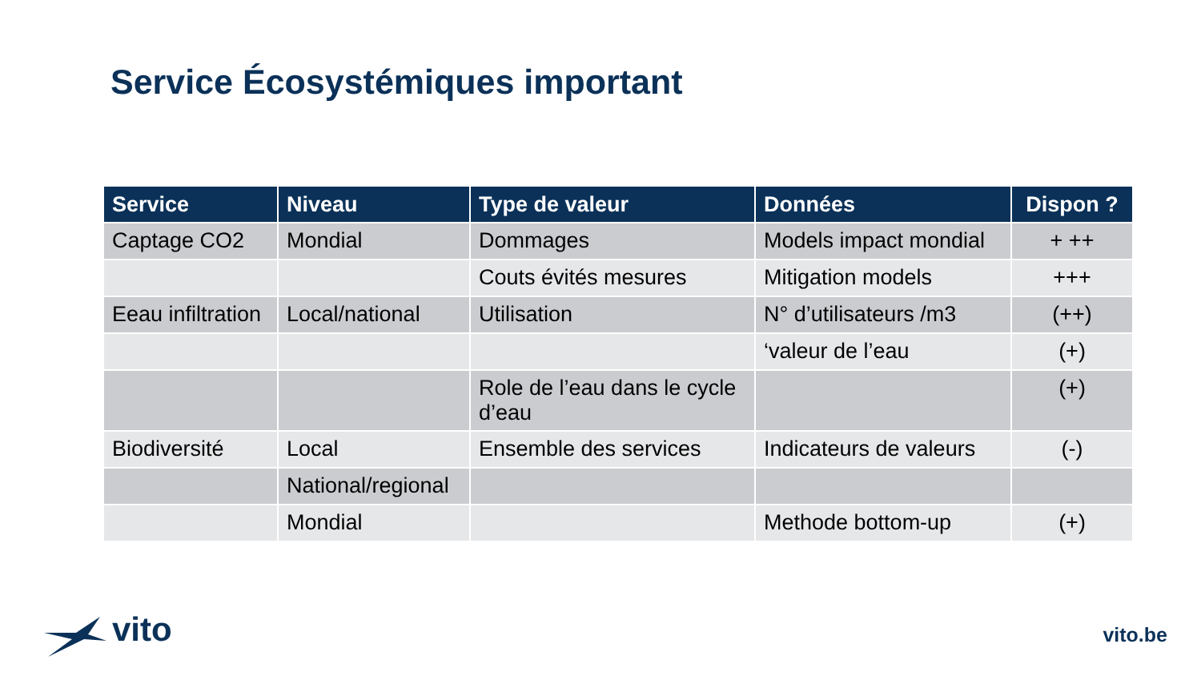Service Écosystémiques important
| Service | Niveau | Type de valeur | Données | Dispon ? |
| --- | --- | --- | --- | --- |
| Captage CO2 | Mondial | Dommages | Models impact mondial | + ++ |
| | | Couts évités mesures | Mitigation models | +++ |
| Eeau infiltration | Local/national | Utilisation | N° d’utilisateurs /m3 | (++) |
| | | | ‘valeur de l’eau | (+) |
| | | Role de l’eau dans le cycle d’eau | | (+) |
| Biodiversité | Local | Ensemble des services | Indicateurs de valeurs | (-) |
| | National/regional | | | |
| | Mondial | | Methode bottom-up | (+) |
vito vito.be